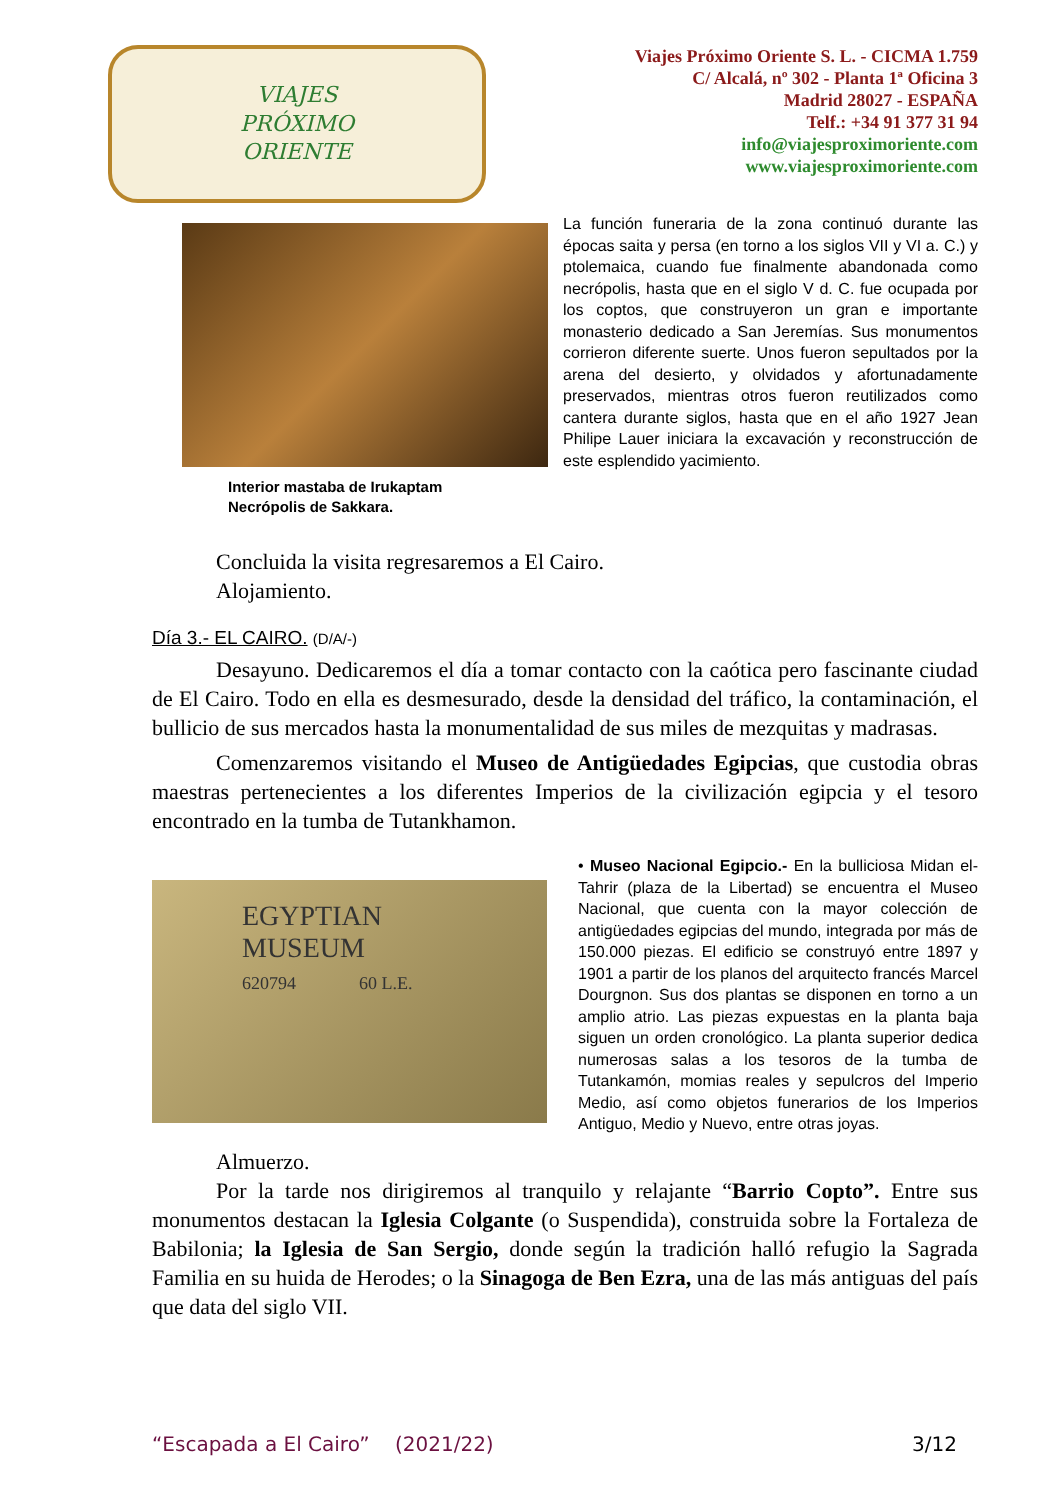VIAJES
PRÓXIMO
ORIENTE
Viajes Próximo Oriente S. L. - CICMA 1.759
C/ Alcalá, nº 302 - Planta 1ª Oficina 3
Madrid 28027 - ESPAÑA
Telf.: +34 91 377 31 94
info@viajesproximoriente.com
www.viajesproximoriente.com
Interior mastaba de Irukaptam
Necrópolis de Sakkara.
La función funeraria de la zona continuó durante las épocas saita y persa (en torno a los siglos VII y VI a. C.) y ptolemaica, cuando fue finalmente abandonada como necrópolis, hasta que en el siglo V d. C. fue ocupada por los coptos, que construyeron un gran e importante monasterio dedicado a San Jeremías. Sus monumentos corrieron diferente suerte. Unos fueron sepultados por la arena del desierto, y olvidados y afortunadamente preservados, mientras otros fueron reutilizados como cantera durante siglos, hasta que en el año 1927 Jean Philipe Lauer iniciara la excavación y reconstrucción de este esplendido yacimiento.
Concluida la visita regresaremos a El Cairo.
Alojamiento.
Día 3.- EL CAIRO. (D/A/-)
Desayuno. Dedicaremos el día a tomar contacto con la caótica pero fascinante ciudad de El Cairo. Todo en ella es desmesurado, desde la densidad del tráfico, la contaminación, el bullicio de sus mercados hasta la monumentalidad de sus miles de mezquitas y madrasas.
Comenzaremos visitando el Museo de Antigüedades Egipcias, que custodia obras maestras pertenecientes a los diferentes Imperios de la civilización egipcia y el tesoro encontrado en la tumba de Tutankhamon.
EGYPTIAN
MUSEUM
620794 60 L.E.
• Museo Nacional Egipcio.- En la bulliciosa Midan el-Tahrir (plaza de la Libertad) se encuentra el Museo Nacional, que cuenta con la mayor colección de antigüedades egipcias del mundo, integrada por más de 150.000 piezas. El edificio se construyó entre 1897 y 1901 a partir de los planos del arquitecto francés Marcel Dourgnon. Sus dos plantas se disponen en torno a un amplio atrio. Las piezas expuestas en la planta baja siguen un orden cronológico. La planta superior dedica numerosas salas a los tesoros de la tumba de Tutankamón, momias reales y sepulcros del Imperio Medio, así como objetos funerarios de los Imperios Antiguo, Medio y Nuevo, entre otras joyas.
Almuerzo.
Por la tarde nos dirigiremos al tranquilo y relajante “Barrio Copto”. Entre sus monumentos destacan la Iglesia Colgante (o Suspendida), construida sobre la Fortaleza de Babilonia; la Iglesia de San Sergio, donde según la tradición halló refugio la Sagrada Familia en su huida de Herodes; o la Sinagoga de Ben Ezra, una de las más antiguas del país que data del siglo VII.
“Escapada a El Cairo” (2021/22) 3/12